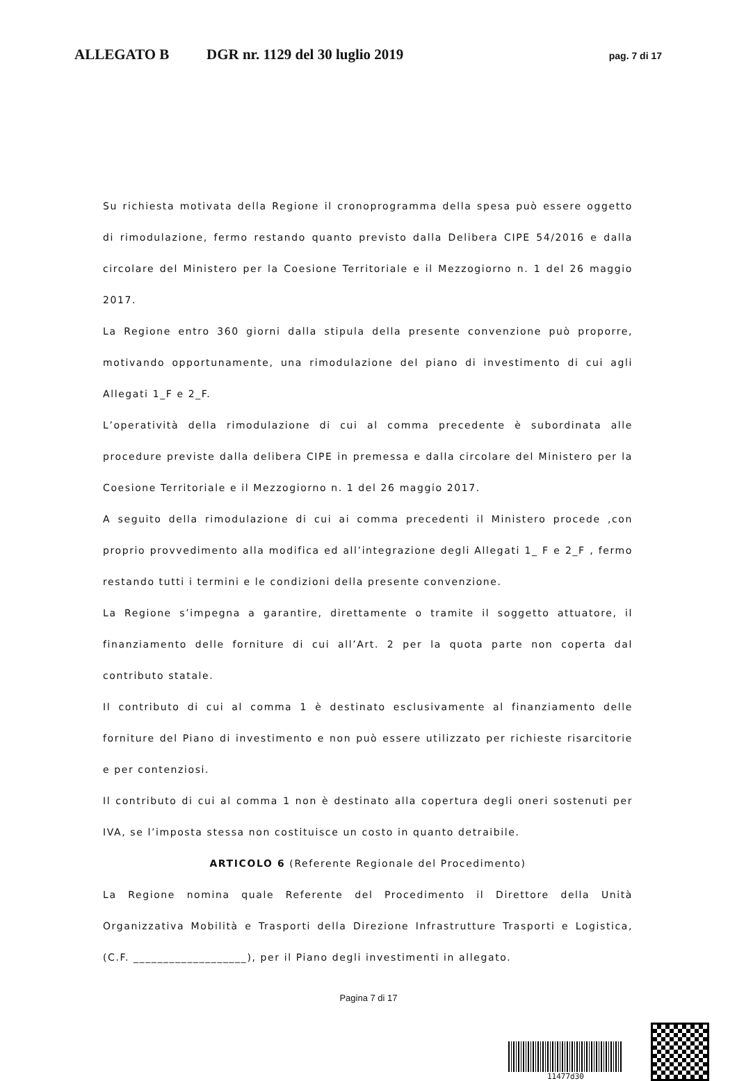ALLEGATO B DGR nr. 1129 del 30 luglio 2019 pag. 7 di 17
Su richiesta motivata della Regione il cronoprogramma della spesa può essere oggetto di rimodulazione, fermo restando quanto previsto dalla Delibera CIPE 54/2016 e dalla circolare del Ministero per la Coesione Territoriale e il Mezzogiorno n. 1 del 26 maggio 2017.
La Regione entro 360 giorni dalla stipula della presente convenzione può proporre, motivando opportunamente, una rimodulazione del piano di investimento di cui agli Allegati 1_F e 2_F.
L’operatività della rimodulazione di cui al comma precedente è subordinata alle procedure previste dalla delibera CIPE in premessa e dalla circolare del Ministero per la Coesione Territoriale e il Mezzogiorno n. 1 del 26 maggio 2017.
A seguito della rimodulazione di cui ai comma precedenti il Ministero procede ,con proprio provvedimento alla modifica ed all’integrazione degli Allegati 1_ F e 2_F , fermo restando tutti i termini e le condizioni della presente convenzione.
La Regione s’impegna a garantire, direttamente o tramite il soggetto attuatore, il finanziamento delle forniture di cui all’Art. 2 per la quota parte non coperta dal contributo statale.
Il contributo di cui al comma 1 è destinato esclusivamente al finanziamento delle forniture del Piano di investimento e non può essere utilizzato per richieste risarcitorie e per contenziosi.
Il contributo di cui al comma 1 non è destinato alla copertura degli oneri sostenuti per IVA, se l’imposta stessa non costituisce un costo in quanto detraibile.
ARTICOLO 6 (Referente Regionale del Procedimento)
La Regione nomina quale Referente del Procedimento il Direttore della Unità Organizzativa Mobilità e Trasporti della Direzione Infrastrutture Trasporti e Logistica, (C.F. ___________________), per il Piano degli investimenti in allegato.
Pagina 7 di 17
11477d30